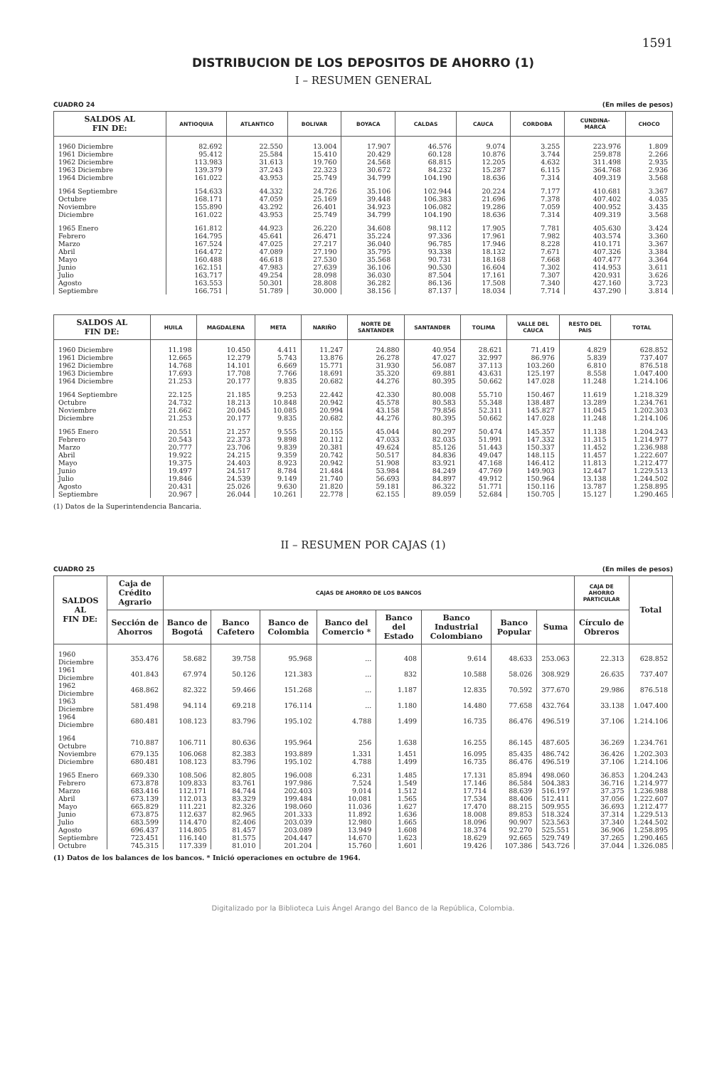1591
DISTRIBUCION DE LOS DEPOSITOS DE AHORRO (1)
I – RESUMEN GENERAL
CUADRO 24 (En miles de pesos)
| SALDOS AL FIN DE: | ANTIOQUIA | ATLANTICO | BOLIVAR | BOYACA | CALDAS | CAUCA | CORDOBA | CUNDINA- MARCA | CHOCO |
| --- | --- | --- | --- | --- | --- | --- | --- | --- | --- |
| 1960 Diciembre | 82.692 | 22.550 | 13.004 | 17.907 | 46.576 | 9.074 | 3.255 | 223.976 | 1.809 |
| 1961 Diciembre | 95.412 | 25.584 | 15.410 | 20.429 | 60.128 | 10.876 | 3.744 | 259.878 | 2.266 |
| 1962 Diciembre | 113.983 | 31.613 | 19.760 | 24.568 | 68.815 | 12.205 | 4.632 | 311.498 | 2.935 |
| 1963 Diciembre | 139.379 | 37.243 | 22.323 | 30.672 | 84.232 | 15.287 | 6.115 | 364.768 | 2.936 |
| 1964 Diciembre | 161.022 | 43.953 | 25.749 | 34.799 | 104.190 | 18.636 | 7.314 | 409.319 | 3.568 |
| 1964 Septiembre | 154.633 | 44.332 | 24.726 | 35.106 | 102.944 | 20.224 | 7.177 | 410.681 | 3.367 |
| Octubre | 168.171 | 47.059 | 25.169 | 39.448 | 106.383 | 21.696 | 7.378 | 407.402 | 4.035 |
| Noviembre | 155.890 | 43.292 | 26.401 | 34.923 | 106.082 | 19.286 | 7.059 | 400.952 | 3.435 |
| Diciembre | 161.022 | 43.953 | 25.749 | 34.799 | 104.190 | 18.636 | 7.314 | 409.319 | 3.568 |
| 1965 Enero | 161.812 | 44.923 | 26.220 | 34.608 | 98.112 | 17.905 | 7.781 | 405.630 | 3.424 |
| Febrero | 164.795 | 45.641 | 26.471 | 35.224 | 97.336 | 17.961 | 7.982 | 403.574 | 3.360 |
| Marzo | 167.524 | 47.025 | 27.217 | 36.040 | 96.785 | 17.946 | 8.228 | 410.171 | 3.367 |
| Abril | 164.472 | 47.089 | 27.190 | 35.795 | 93.338 | 18.132 | 7.671 | 407.326 | 3.384 |
| Mayo | 160.488 | 46.618 | 27.530 | 35.568 | 90.731 | 18.168 | 7.668 | 407.477 | 3.364 |
| Junio | 162.151 | 47.983 | 27.639 | 36.106 | 90.530 | 16.604 | 7.302 | 414.953 | 3.611 |
| Julio | 163.717 | 49.254 | 28.098 | 36.030 | 87.504 | 17.161 | 7.307 | 420.931 | 3.626 |
| Agosto | 163.553 | 50.301 | 28.808 | 36.282 | 86.136 | 17.508 | 7.340 | 427.160 | 3.723 |
| Septiembre | 166.751 | 51.789 | 30.000 | 38.156 | 87.137 | 18.034 | 7.714 | 437.290 | 3.814 |
| SALDOS AL FIN DE: | HUILA | MAGDALENA | META | NARIÑO | NORTE DE SANTANDER | SANTANDER | TOLIMA | VALLE DEL CAUCA | RESTO DEL PAIS | TOTAL |
| --- | --- | --- | --- | --- | --- | --- | --- | --- | --- | --- |
| 1960 Diciembre | 11.198 | 10.450 | 4.411 | 11.247 | 24.880 | 40.954 | 28.621 | 71.419 | 4.829 | 628.852 |
| 1961 Diciembre | 12.665 | 12.279 | 5.743 | 13.876 | 26.278 | 47.027 | 32.997 | 86.976 | 5.839 | 737.407 |
| 1962 Diciembre | 14.768 | 14.101 | 6.669 | 15.771 | 31.930 | 56.087 | 37.113 | 103.260 | 6.810 | 876.518 |
| 1963 Diciembre | 17.693 | 17.708 | 7.766 | 18.691 | 35.320 | 69.881 | 43.631 | 125.197 | 8.558 | 1.047.400 |
| 1964 Diciembre | 21.253 | 20.177 | 9.835 | 20.682 | 44.276 | 80.395 | 50.662 | 147.028 | 11.248 | 1.214.106 |
| 1964 Septiembre | 22.125 | 21.185 | 9.253 | 22.442 | 42.330 | 80.008 | 55.710 | 150.467 | 11.619 | 1.218.329 |
| Octubre | 24.732 | 18.213 | 10.848 | 20.942 | 45.578 | 80.583 | 55.348 | 138.487 | 13.289 | 1.234.761 |
| Noviembre | 21.662 | 20.045 | 10.085 | 20.994 | 43.158 | 79.856 | 52.311 | 145.827 | 11.045 | 1.202.303 |
| Diciembre | 21.253 | 20.177 | 9.835 | 20.682 | 44.276 | 80.395 | 50.662 | 147.028 | 11.248 | 1.214.106 |
| 1965 Enero | 20.551 | 21.257 | 9.555 | 20.155 | 45.044 | 80.297 | 50.474 | 145.357 | 11.138 | 1.204.243 |
| Febrero | 20.543 | 22.373 | 9.898 | 20.112 | 47.033 | 82.035 | 51.991 | 147.332 | 11.315 | 1.214.977 |
| Marzo | 20.777 | 23.706 | 9.839 | 20.381 | 49.624 | 85.126 | 51.443 | 150.337 | 11.452 | 1.236.988 |
| Abril | 19.922 | 24.215 | 9.359 | 20.742 | 50.517 | 84.836 | 49.047 | 148.115 | 11.457 | 1.222.607 |
| Mayo | 19.375 | 24.403 | 8.923 | 20.942 | 51.908 | 83.921 | 47.168 | 146.412 | 11.813 | 1.212.477 |
| Junio | 19.497 | 24.517 | 8.784 | 21.484 | 53.984 | 84.249 | 47.769 | 149.903 | 12.447 | 1.229.513 |
| Julio | 19.846 | 24.539 | 9.149 | 21.740 | 56.693 | 84.897 | 49.912 | 150.964 | 13.138 | 1.244.502 |
| Agosto | 20.431 | 25.026 | 9.630 | 21.820 | 59.181 | 86.322 | 51.771 | 150.116 | 13.787 | 1.258.895 |
| Septiembre | 20.967 | 26.044 | 10.261 | 22.778 | 62.155 | 89.059 | 52.684 | 150.705 | 15.127 | 1.290.465 |
(1) Datos de la Superintendencia Bancaria.
II – RESUMEN POR CAJAS (1)
CUADRO 25 (En miles de pesos)
| SALDOS AL FIN DE: | Caja de Crédito Agrario | CAJAS DE AHORRO DE LOS BANCOS | | | | | | | | CAJA DE AHORRO PARTICULAR | Total |
| --- | --- | --- | --- | --- | --- | --- | --- | --- | --- | --- | --- |
| | Sección de Ahorros | Banco de Bogotá | Banco Cafetero | Banco de Colombia | Banco del Comercio * | Banco del Estado | Banco Industrial Colom­biano | Banco Popular | Suma | Círculo de Obreros | |
| 1960 Diciembre | 353.476 | 58.682 | 39.758 | 95.968 | ... | 408 | 9.614 | 48.633 | 253.063 | 22.313 | 628.852 |
| 1961 Diciembre | 401.843 | 67.974 | 50.126 | 121.383 | ... | 832 | 10.588 | 58.026 | 308.929 | 26.635 | 737.407 |
| 1962 Diciembre | 468.862 | 82.322 | 59.466 | 151.268 | ... | 1.187 | 12.835 | 70.592 | 377.670 | 29.986 | 876.518 |
| 1963 Diciembre | 581.498 | 94.114 | 69.218 | 176.114 | ... | 1.180 | 14.480 | 77.658 | 432.764 | 33.138 | 1.047.400 |
| 1964 Diciembre | 680.481 | 108.123 | 83.796 | 195.102 | 4.788 | 1.499 | 16.735 | 86.476 | 496.519 | 37.106 | 1.214.106 |
| 1964 Octubre | 710.887 | 106.711 | 80.636 | 195.964 | 256 | 1.638 | 16.255 | 86.145 | 487.605 | 36.269 | 1.234.761 |
| Noviembre | 679.135 | 106.068 | 82.383 | 193.889 | 1.331 | 1.451 | 16.095 | 85.435 | 486.742 | 36.426 | 1.202.303 |
| Diciembre | 680.481 | 108.123 | 83.796 | 195.102 | 4.788 | 1.499 | 16.735 | 86.476 | 496.519 | 37.106 | 1.214.106 |
| 1965 Enero | 669.330 | 108.506 | 82.805 | 196.008 | 6.231 | 1.485 | 17.131 | 85.894 | 498.060 | 36.853 | 1.204.243 |
| Febrero | 673.878 | 109.833 | 83.761 | 197.986 | 7.524 | 1.549 | 17.146 | 86.584 | 504.383 | 36.716 | 1.214.977 |
| Marzo | 683.416 | 112.171 | 84.744 | 202.403 | 9.014 | 1.512 | 17.714 | 88.639 | 516.197 | 37.375 | 1.236.988 |
| Abril | 673.139 | 112.013 | 83.329 | 199.484 | 10.081 | 1.565 | 17.534 | 88.406 | 512.411 | 37.056 | 1.222.607 |
| Mayo | 665.829 | 111.221 | 82.326 | 198.060 | 11.036 | 1.627 | 17.470 | 88.215 | 509.955 | 36.693 | 1.212.477 |
| Junio | 673.875 | 112.637 | 82.965 | 201.333 | 11.892 | 1.636 | 18.008 | 89.853 | 518.324 | 37.314 | 1.229.513 |
| Julio | 683.599 | 114.470 | 82.406 | 203.039 | 12.980 | 1.665 | 18.096 | 90.907 | 523.563 | 37.340 | 1.244.502 |
| Agosto | 696.437 | 114.805 | 81.457 | 203.089 | 13.949 | 1.608 | 18.374 | 92.270 | 525.551 | 36.906 | 1.258.895 |
| Septiembre | 723.451 | 116.140 | 81.575 | 204.447 | 14.670 | 1.623 | 18.629 | 92.665 | 529.749 | 37.265 | 1.290.465 |
| Octubre | 745.315 | 117.339 | 81.010 | 201.204 | 15.760 | 1.601 | 19.426 | 107.386 | 543.726 | 37.044 | 1.326.085 |
(1) Datos de los balances de los bancos. * Inició operaciones en octubre de 1964.
Digitalizado por la Biblioteca Luis Ángel Arango del Banco de la República, Colombia.